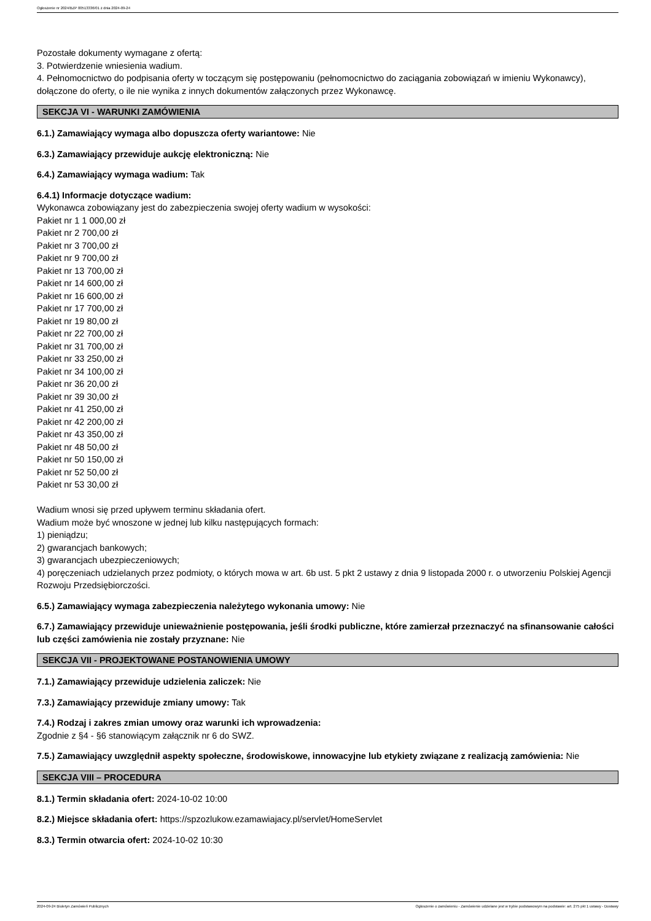Ogłoszenie nr 2024/BZP 00513336/01 z dnia 2024-09-24
Pozostałe dokumenty wymagane z ofertą:
3. Potwierdzenie wniesienia wadium.
4. Pełnomocnictwo do podpisania oferty w toczącym się postępowaniu (pełnomocnictwo do zaciągania zobowiązań w imieniu Wykonawcy), dołączone do oferty, o ile nie wynika z innych dokumentów załączonych przez Wykonawcę.
SEKCJA VI - WARUNKI ZAMÓWIENIA
6.1.) Zamawiający wymaga albo dopuszcza oferty wariantowe: Nie
6.3.) Zamawiający przewiduje aukcję elektroniczną: Nie
6.4.) Zamawiający wymaga wadium: Tak
6.4.1) Informacje dotyczące wadium:
Wykonawca zobowiązany jest do zabezpieczenia swojej oferty wadium w wysokości:
Pakiet nr 1 1 000,00 zł
Pakiet nr 2 700,00 zł
Pakiet nr 3 700,00 zł
Pakiet nr 9 700,00 zł
Pakiet nr 13 700,00 zł
Pakiet nr 14 600,00 zł
Pakiet nr 16 600,00 zł
Pakiet nr 17 700,00 zł
Pakiet nr 19 80,00 zł
Pakiet nr 22 700,00 zł
Pakiet nr 31 700,00 zł
Pakiet nr 33 250,00 zł
Pakiet nr 34 100,00 zł
Pakiet nr 36 20,00 zł
Pakiet nr 39 30,00 zł
Pakiet nr 41 250,00 zł
Pakiet nr 42 200,00 zł
Pakiet nr 43 350,00 zł
Pakiet nr 48 50,00 zł
Pakiet nr 50 150,00 zł
Pakiet nr 52 50,00 zł
Pakiet nr 53 30,00 zł
Wadium wnosi się przed upływem terminu składania ofert.
Wadium może być wnoszone w jednej lub kilku następujących formach:
1) pieniądzu;
2) gwarancjach bankowych;
3) gwarancjach ubezpieczeniowych;
4) poręczeniach udzielanych przez podmioty, o których mowa w art. 6b ust. 5 pkt 2 ustawy z dnia 9 listopada 2000 r. o utworzeniu Polskiej Agencji Rozwoju Przedsiębiorczości.
6.5.) Zamawiający wymaga zabezpieczenia należytego wykonania umowy: Nie
6.7.) Zamawiający przewiduje unieważnienie postępowania, jeśli środki publiczne, które zamierzał przeznaczyć na sfinansowanie całości lub części zamówienia nie zostały przyznane: Nie
SEKCJA VII - PROJEKTOWANE POSTANOWIENIA UMOWY
7.1.) Zamawiający przewiduje udzielenia zaliczek: Nie
7.3.) Zamawiający przewiduje zmiany umowy: Tak
7.4.) Rodzaj i zakres zmian umowy oraz warunki ich wprowadzenia:
Zgodnie z §4 - §6 stanowiącym załącznik nr 6 do SWZ.
7.5.) Zamawiający uwzględnił aspekty społeczne, środowiskowe, innowacyjne lub etykiety związane z realizacją zamówienia: Nie
SEKCJA VIII – PROCEDURA
8.1.) Termin składania ofert: 2024-10-02 10:00
8.2.) Miejsce składania ofert: https://spzozlukow.ezamawiajacy.pl/servlet/HomeServlet
8.3.) Termin otwarcia ofert: 2024-10-02 10:30
2024-09-24 Biuletyn Zamówień Publicznych Ogłoszenie o zamówieniu - Zamówienie udzielane jest w trybie podstawowym na podstawie: art. 275 pkt 1 ustawy - Dostawy